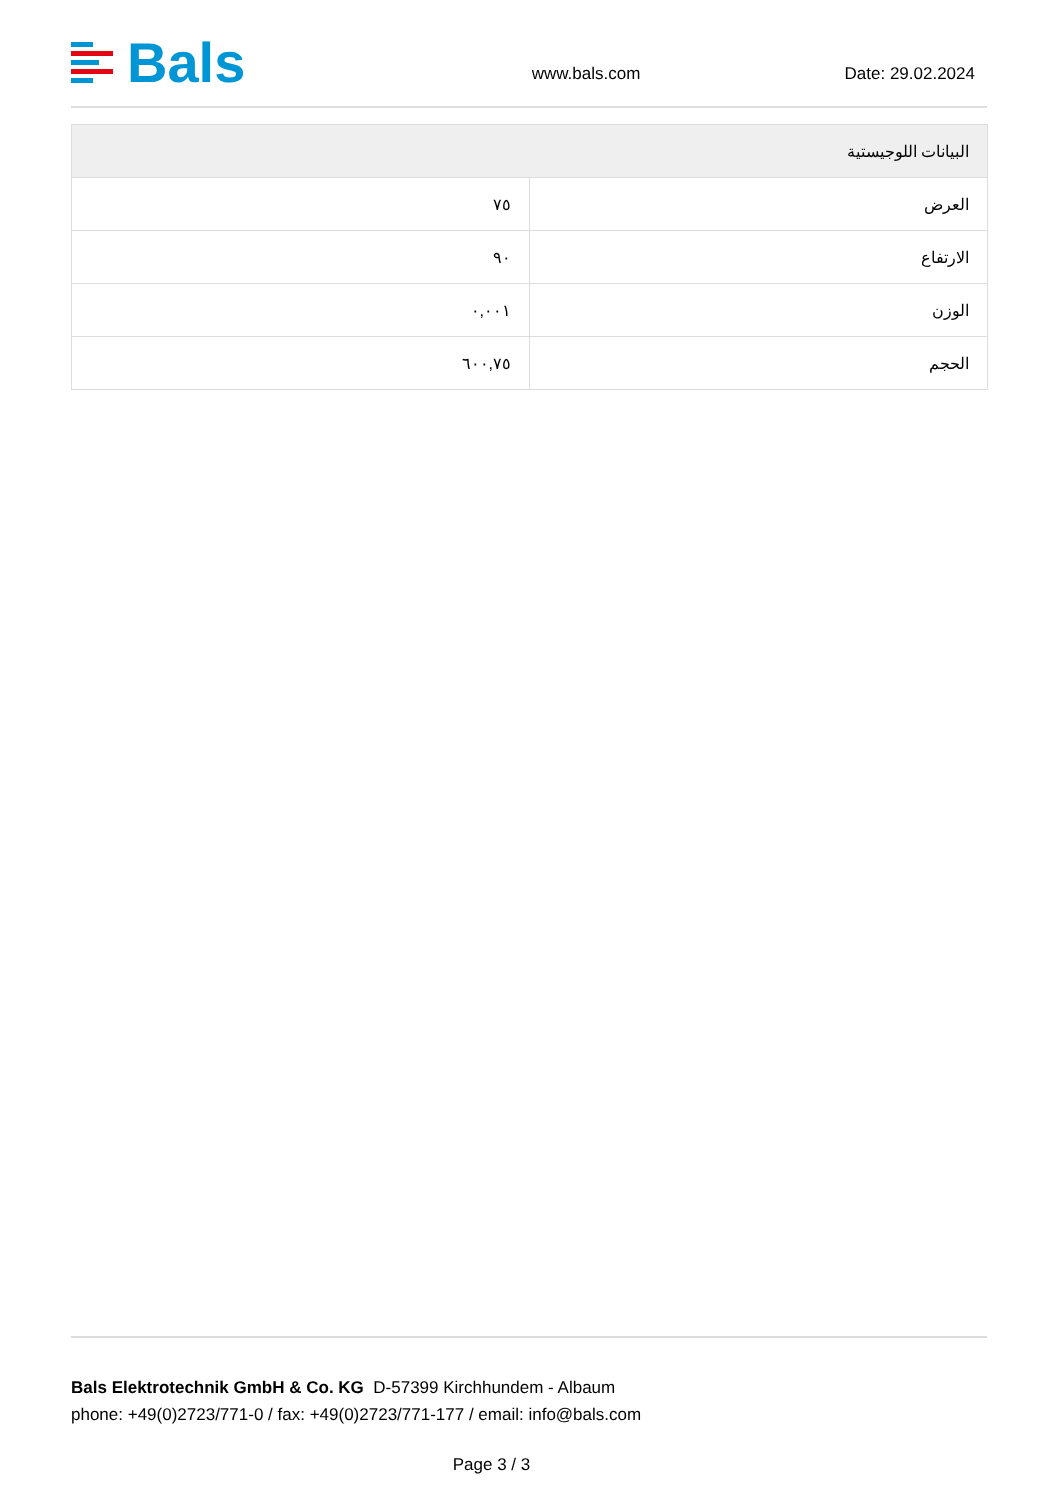Bals
www.bals.com Date: 29.02.2024
| البيانات اللوجيستية | |
| --- | --- |
| العرض | ٧٥ |
| الارتفاع | ٩٠ |
| الوزن | ٠,٠٠١ |
| الحجم | ٦٠٠,٧٥ |
Bals Elektrotechnik GmbH & Co. KG D-57399 Kirchhundem - Albaum
phone: +49(0)2723/771-0 / fax: +49(0)2723/771-177 / email: info@bals.com
Page 3 / 3